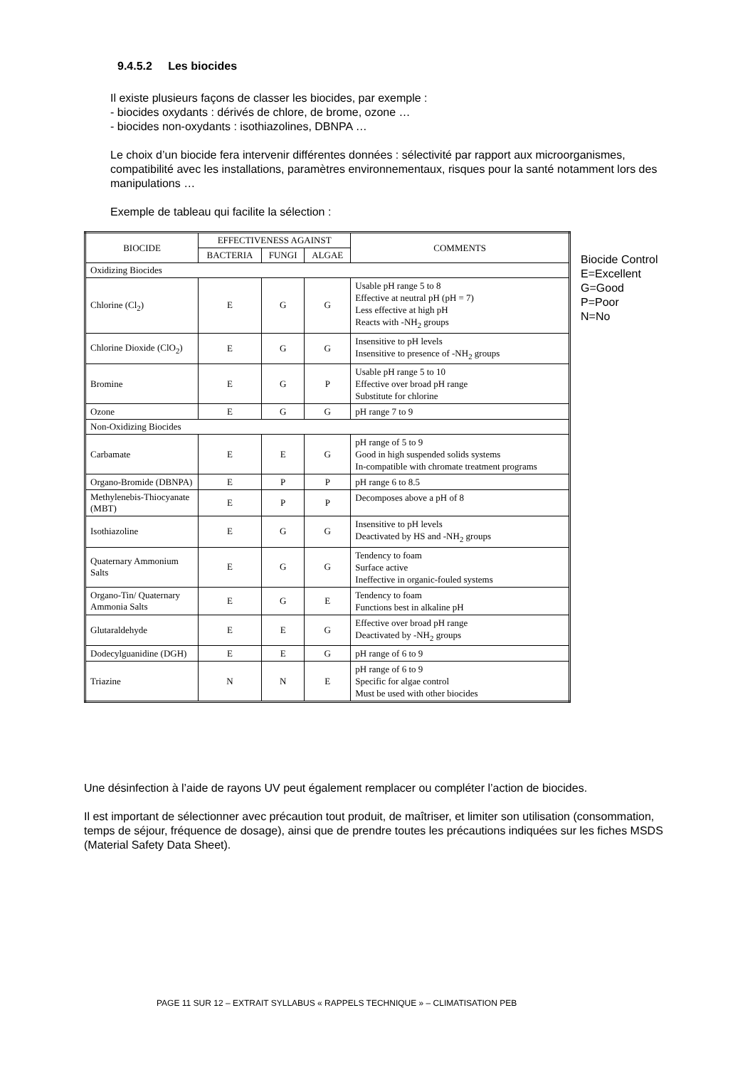9.4.5.2 Les biocides
Il existe plusieurs façons de classer les biocides, par exemple :
- biocides oxydants : dérivés de chlore, de brome, ozone …
- biocides non-oxydants : isothiazolines, DBNPA …
Le choix d’un biocide fera intervenir différentes données : sélectivité par rapport aux microorganismes, compatibilité avec les installations, paramètres environnementaux, risques pour la santé notamment lors des manipulations …
Exemple de tableau qui facilite la sélection :
| BIOCIDE | EFFECTIVENESS AGAINST | | | COMMENTS |
| --- | --- | --- | --- | --- |
| | BACTERIA | FUNGI | ALGAE | |
| Oxidizing Biocides | | | | |
| Chlorine (Cl<sub>2</sub>) | E | G | G | Usable pH range 5 to 8 Effective at neutral pH (pH = 7) Less effective at high pH Reacts with -NH<sub>2</sub> groups |
| Chlorine Dioxide (ClO<sub>2</sub>) | E | G | G | Insensitive to pH levels Insensitive to presence of -NH<sub>2</sub> groups |
| Bromine | E | G | P | Usable pH range 5 to 10 Effective over broad pH range Substitute for chlorine |
| Ozone | E | G | G | pH range 7 to 9 |
| Non-Oxidizing Biocides | | | | |
| Carbamate | E | E | G | pH range of 5 to 9 Good in high suspended solids systems In-compatible with chromate treatment programs |
| Organo-Bromide (DBNPA) | E | P | P | pH range 6 to 8.5 |
| Methylenebis-Thiocyanate (MBT) | E | P | P | Decomposes above a pH of 8 |
| Isothiazoline | E | G | G | Insensitive to pH levels Deactivated by HS and -NH<sub>2</sub> groups |
| Quaternary Ammonium Salts | E | G | G | Tendency to foam Surface active Ineffective in organic-fouled systems |
| Organo-Tin/ Quaternary Ammonia Salts | E | G | E | Tendency to foam Functions best in alkaline pH |
| Glutaraldehyde | E | E | G | Effective over broad pH range Deactivated by -NH<sub>2</sub> groups |
| Dodecylguanidine (DGH) | E | E | G | pH range of 6 to 9 |
| Triazine | N | N | E | pH range of 6 to 9 Specific for algae control Must be used with other biocides |
Biocide Control
E=Excellent
G=Good
P=Poor
N=No
Une désinfection à l’aide de rayons UV peut également remplacer ou compléter l’action de biocides.
Il est important de sélectionner avec précaution tout produit, de maîtriser, et limiter son utilisation (consommation, temps de séjour, fréquence de dosage), ainsi que de prendre toutes les précautions indiquées sur les fiches MSDS (Material Safety Data Sheet).
PAGE 11 SUR 12 – EXTRAIT SYLLABUS « RAPPELS TECHNIQUE » – CLIMATISATION PEB